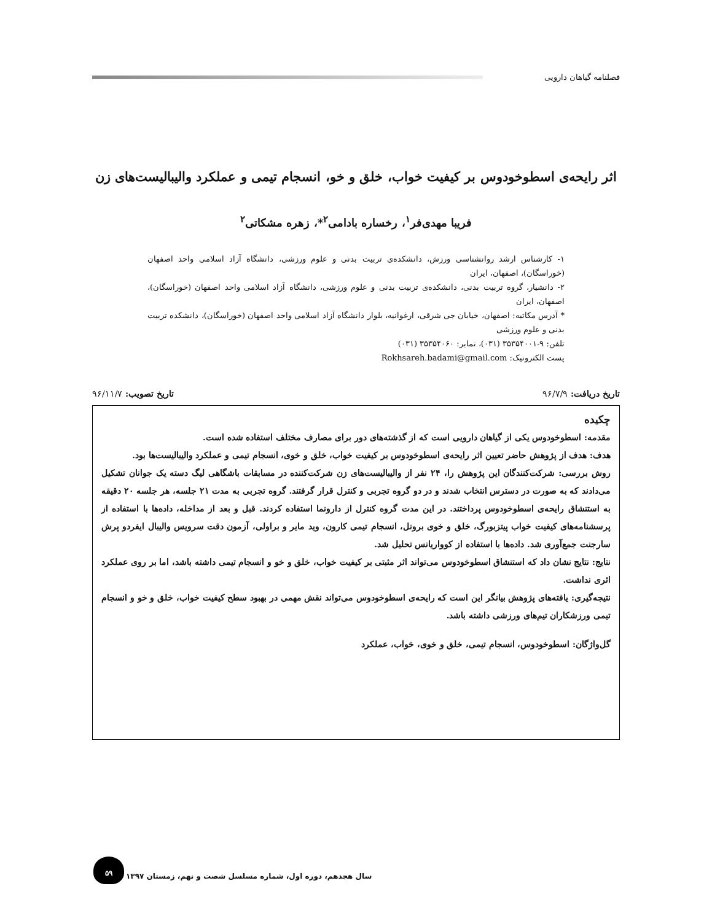فصلنامه گیاهان دارویی
اثر رایحه‌ی اسطوخودوس بر کیفیت خواب، خلق و خو، انسجام تیمی و عملکرد والیبالیست‌های زن
فریبا مهدی‌فر<sup>۱</sup>، رخساره بادامی<sup>۲</sup>*، زهره مشکاتی<sup>۲</sup>
۱- کارشناس ارشد روانشناسی ورزش، دانشکده‌ی تربیت بدنی و علوم ورزشی، دانشگاه آزاد اسلامی واحد اصفهان (خوراسگان)، اصفهان، ایران
۲- دانشیار، گروه تربیت بدنی، دانشکده‌ی تربیت بدنی و علوم ورزشی، دانشگاه آزاد اسلامی واحد اصفهان (خوراسگان)، اصفهان، ایران
* آدرس مکاتبه: اصفهان، خیابان جی شرقی، ارغوانیه، بلوار دانشگاه آزاد اسلامی واحد اصفهان (خوراسگان)، دانشکده تربیت بدنی و علوم ورزشی
تلفن: ۹-۳۵۳۵۴۰۰۱ (۰۳۱)، نمابر: ۳۵۳۵۴۰۶۰ (۰۳۱)
پست الکترونیک: Rokhsareh.badami@gmail.com
تاریخ دریافت: ۹۶/۷/۹ تاریخ تصویب: ۹۶/۱۱/۷
چکیده
مقدمه: اسطوخودوس یکی از گیاهان دارویی است که از گذشته‌های دور برای مصارف مختلف استفاده شده است.
هدف: هدف از پژوهش حاضر تعیین اثر رایحه‌ی اسطوخودوس بر کیفیت خواب، خلق و خوی، انسجام تیمی و عملکرد والیبالیست‌ها بود.
روش بررسی: شرکت‌کنندگان این پژوهش را، ۲۴ نفر از والیبالیست‌های زن شرکت‌کننده در مسابقات باشگاهی لیگ دسته یک جوانان تشکیل می‌دادند که به صورت در دسترس انتخاب شدند و در دو گروه تجربی و کنترل قرار گرفتند. گروه تجربی به مدت ۲۱ جلسه، هر جلسه ۲۰ دقیقه به استنشاق رایحه‌ی اسطوخودوس پرداختند. در این مدت گروه کنترل از دارونما استفاده کردند. قبل و بعد از مداخله، داده‌ها با استفاده از پرسشنامه‌های کیفیت خواب پیتزبورگ، خلق و خوی برونل، انسجام تیمی کارون، وید مایر و براولی، آزمون دقت سرویس والیبال ایفردو پرش سارجنت جمع‌آوری شد. داده‌ها با استفاده از کوواریانس تحلیل شد.
نتایج: نتایج نشان داد که استنشاق اسطوخودوس می‌تواند اثر مثبتی بر کیفیت خواب، خلق و خو و انسجام تیمی داشته باشد، اما بر روی عملکرد اثری نداشت.
نتیجه‌گیری: یافته‌های پژوهش بیانگر این است که رایحه‌ی اسطوخودوس می‌تواند نقش مهمی در بهبود سطح کیفیت خواب، خلق و خو و انسجام تیمی ورزشکاران تیم‌های ورزشی داشته باشد.
گل‌واژگان: اسطوخودوس، انسجام تیمی، خلق و خوی، خواب، عملکرد
۵۹
سال هجدهم، دوره اول، شماره مسلسل شصت و نهم، زمستان ۱۳۹۷